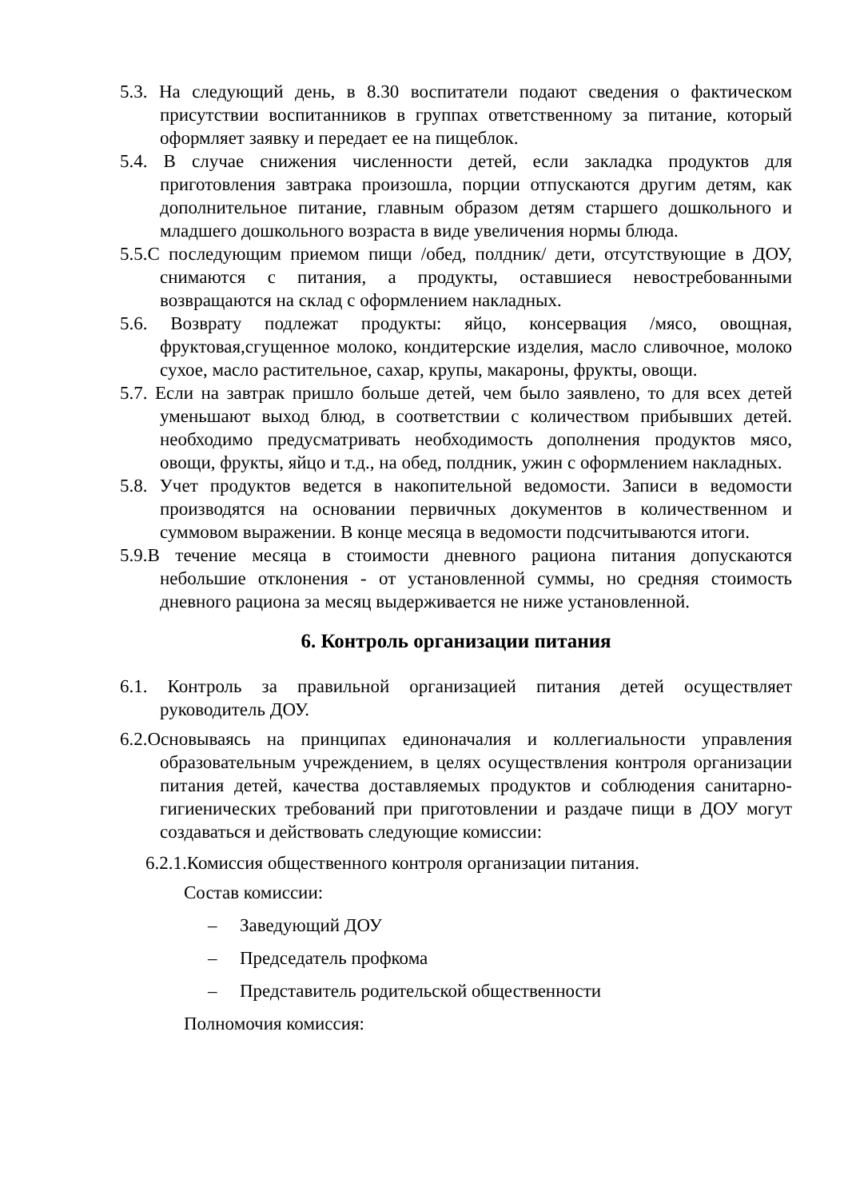5.3. На следующий день, в 8.30 воспитатели подают сведения о фактическом присутствии воспитанников в группах ответственному за питание, который оформляет заявку и передает ее на пищеблок.
5.4. В случае снижения численности детей, если закладка продуктов для приготовления завтрака произошла, порции отпускаются другим детям, как дополнительное питание, главным образом детям старшего дошкольного и младшего дошкольного возраста в виде увеличения нормы блюда.
5.5.С последующим приемом пищи /обед, полдник/ дети, отсутствующие в ДОУ, снимаются с питания, а продукты, оставшиеся невостребованными возвращаются на склад с оформлением накладных.
5.6. Возврату подлежат продукты: яйцо, консервация /мясо, овощная, фруктовая,сгущенное молоко, кондитерские изделия, масло сливочное, молоко сухое, масло растительное, сахар, крупы, макароны, фрукты, овощи.
5.7. Если на завтрак пришло больше детей, чем было заявлено, то для всех детей уменьшают выход блюд, в соответствии с количеством прибывших детей. необходимо предусматривать необходимость дополнения продуктов мясо, овощи, фрукты, яйцо и т.д., на обед, полдник, ужин с оформлением накладных.
5.8. Учет продуктов ведется в накопительной ведомости. Записи в ведомости производятся на основании первичных документов в количественном и суммовом выражении. В конце месяца в ведомости подсчитываются итоги.
5.9.В течение месяца в стоимости дневного рациона питания допускаются небольшие отклонения - от установленной суммы, но средняя стоимость дневного рациона за месяц выдерживается не ниже установленной.
6. Контроль организации питания
6.1. Контроль за правильной организацией питания детей осуществляет руководитель ДОУ.
6.2.Основываясь на принципах единоначалия и коллегиальности управления образовательным учреждением, в целях осуществления контроля организации питания детей, качества доставляемых продуктов и соблюдения санитарно-гигиенических требований при приготовлении и раздаче пищи в ДОУ могут создаваться и действовать следующие комиссии:
6.2.1.Комиссия общественного контроля организации питания.
Состав комиссии:
– Заведующий ДОУ
– Председатель профкома
– Представитель родительской общественности
Полномочия комиссия: